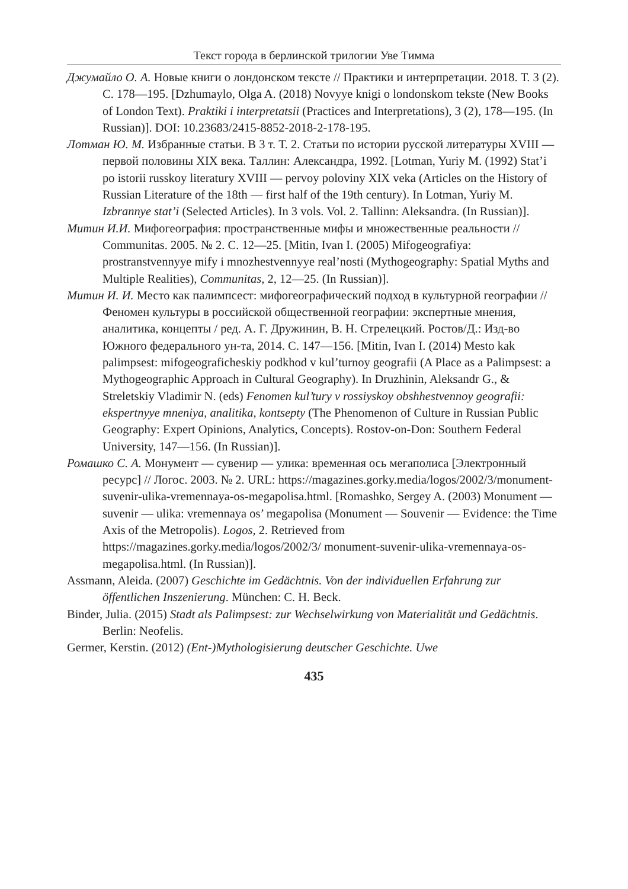Текст города в берлинской трилогии Уве Тимма
Джумайло О. А. Новые книги о лондонском тексте // Практики и интерпретации. 2018. Т. 3 (2). С. 178—195. [Dzhumaylo, Olga A. (2018) Novyye knigi o londonskom tekste (New Books of London Text). Praktiki i interpretatsii (Practices and Interpretations), 3 (2), 178—195. (In Russian)]. DOI: 10.23683/2415-8852-2018-2-178-195.
Лотман Ю. М. Избранные статьи. В 3 т. Т. 2. Статьи по истории русской литературы XVIII — первой половины XIX века. Таллин: Александра, 1992. [Lotman, Yuriy M. (1992) Stat’i po istorii russkoy literatury XVIII — pervoy poloviny XIX veka (Articles on the History of Russian Literature of the 18th — first half of the 19th century). In Lotman, Yuriy M. Izbrannye stat’i (Selected Articles). In 3 vols. Vol. 2. Tallinn: Aleksandra. (In Russian)].
Митин И.И. Мифогеография: пространственные мифы и множественные реальности // Communitas. 2005. № 2. С. 12—25. [Mitin, Ivan I. (2005) Mifogeografiya: prostranstvennyye mify i mnozhestvennyye real’nosti (Mythogeography: Spatial Myths and Multiple Realities), Communitas, 2, 12—25. (In Russian)].
Митин И. И. Место как палимпсест: мифогеографический подход в культурной географии // Феномен культуры в российской общественной географии: экспертные мнения, аналитика, концепты / ред. А. Г. Дружинин, В. Н. Стрелецкий. Ростов/Д.: Изд-во Южного федерального ун-та, 2014. С. 147—156. [Mitin, Ivan I. (2014) Mesto kak palimpsest: mifogeograficheskiy podkhod v kul’turnoy geografii (A Place as a Palimpsest: a Mythogeographic Approach in Cultural Geography). In Druzhinin, Aleksandr G., & Streletskiy Vladimir N. (eds) Fenomen kul’tury v rossiyskoy obshhestvennoy geografii: ekspertnyye mneniya, analitika, kontsepty (The Phenomenon of Culture in Russian Public Geography: Expert Opinions, Analytics, Concepts). Rostov-on-Don: Southern Federal University, 147—156. (In Russian)].
Ромашко С. А. Монумент — сувенир — улика: временная ось мегаполиса [Электронный ресурс] // Логос. 2003. № 2. URL: https://magazines.gorky.media/logos/2002/3/monument-suvenir-ulika-vremennaya-os-megapolisa.html. [Romashko, Sergey A. (2003) Monument — suvenir — ulika: vremennaya os’ megapolisa (Monument — Souvenir — Evidence: the Time Axis of the Metropolis). Logos, 2. Retrieved from https://magazines.gorky.media/logos/2002/3/ monument-suvenir-ulika-vremennaya-os-megapolisa.html. (In Russian)].
Assmann, Aleida. (2007) Geschichte im Gedächtnis. Von der individuellen Erfahrung zur öffentlichen Inszenierung. München: C. H. Beck.
Binder, Julia. (2015) Stadt als Palimpsest: zur Wechselwirkung von Materialität und Gedächtnis. Berlin: Neofelis.
Germer, Kerstin. (2012) (Ent-)Mythologisierung deutscher Geschichte. Uwe
435